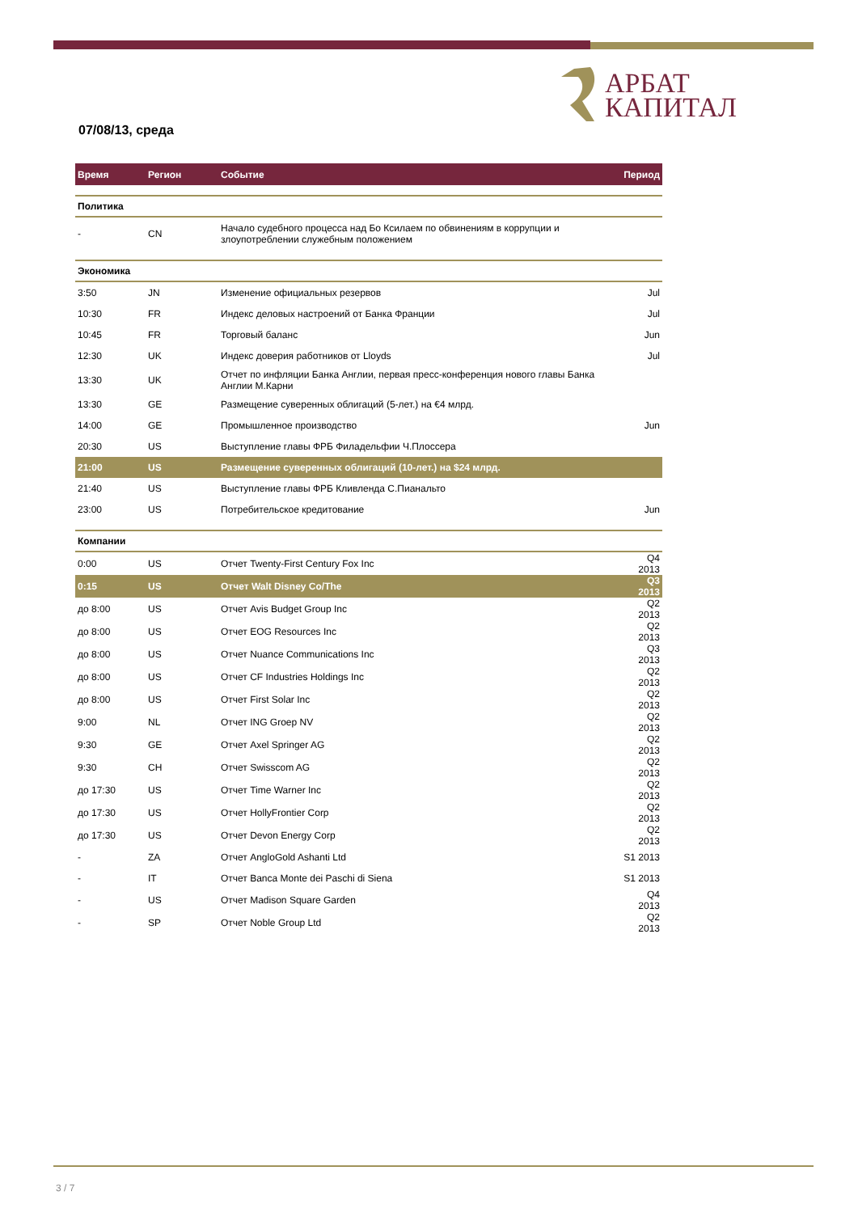АРБАТ
КАПИТАЛ
07/08/13, среда
| Время | Регион | Событие | Период |
| --- | --- | --- | --- |
| Политика | | | |
| - | CN | Начало судебного процесса над Бо Ксилаем по обвинениям в коррупции и злоупотреблении служебным положением | |
| Экономика | | | |
| 3:50 | JN | Изменение официальных резервов | Jul |
| 10:30 | FR | Индекс деловых настроений от Банка Франции | Jul |
| 10:45 | FR | Торговый баланс | Jun |
| 12:30 | UK | Индекс доверия работников от Lloyds | Jul |
| 13:30 | UK | Отчет по инфляции Банка Англии, первая пресс-конференция нового главы Банка Англии М.Карни | |
| 13:30 | GE | Размещение суверенных облигаций (5-лет.) на €4 млрд. | |
| 14:00 | GE | Промышленное производство | Jun |
| 20:30 | US | Выступление главы ФРБ Филадельфии Ч.Плоссера | |
| 21:00 | US | Размещение суверенных облигаций (10-лет.) на $24 млрд. | |
| 21:40 | US | Выступление главы ФРБ Кливленда С.Пианальто | |
| 23:00 | US | Потребительское кредитование | Jun |
| Компании | | | |
| 0:00 | US | Отчет Twenty-First Century Fox Inc | Q4 2013 |
| 0:15 | US | Отчет Walt Disney Co/The | Q3 2013 |
| до 8:00 | US | Отчет Avis Budget Group Inc | Q2 2013 |
| до 8:00 | US | Отчет EOG Resources Inc | Q2 2013 |
| до 8:00 | US | Отчет Nuance Communications Inc | Q3 2013 |
| до 8:00 | US | Отчет CF Industries Holdings Inc | Q2 2013 |
| до 8:00 | US | Отчет First Solar Inc | Q2 2013 |
| 9:00 | NL | Отчет ING Groep NV | Q2 2013 |
| 9:30 | GE | Отчет Axel Springer AG | Q2 2013 |
| 9:30 | CH | Отчет Swisscom AG | Q2 2013 |
| до 17:30 | US | Отчет Time Warner Inc | Q2 2013 |
| до 17:30 | US | Отчет HollyFrontier Corp | Q2 2013 |
| до 17:30 | US | Отчет Devon Energy Corp | Q2 2013 |
| - | ZA | Отчет AngloGold Ashanti Ltd | S1 2013 |
| - | IT | Отчет Banca Monte dei Paschi di Siena | S1 2013 |
| - | US | Отчет Madison Square Garden | Q4 2013 |
| - | SP | Отчет Noble Group Ltd | Q2 2013 |
3 / 7